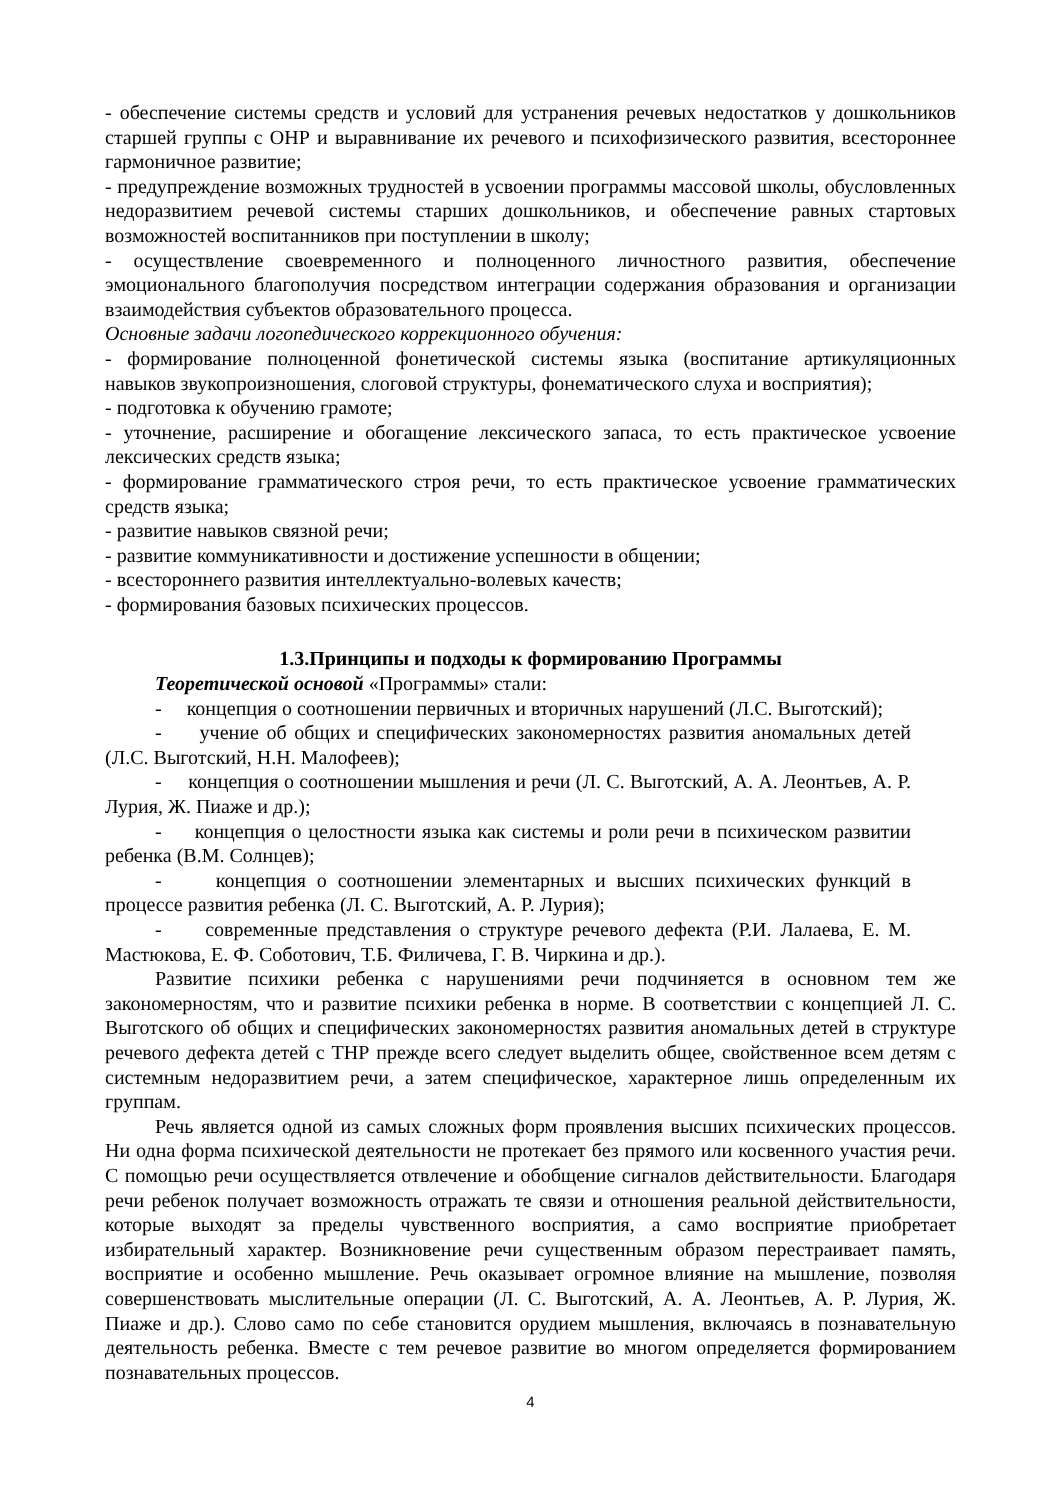- обеспечение системы средств и условий для устранения речевых недостатков у дошкольников старшей группы с ОНР и выравнивание их речевого и психофизического развития, всестороннее гармоничное развитие;
- предупреждение возможных трудностей в усвоении программы массовой школы, обусловленных недоразвитием речевой системы старших дошкольников, и обеспечение равных стартовых возможностей воспитанников при поступлении в школу;
- осуществление своевременного и полноценного личностного развития, обеспечение эмоционального благополучия посредством интеграции содержания образования и организации взаимодействия субъектов образовательного процесса.
Основные задачи логопедического коррекционного обучения:
- формирование полноценной фонетической системы языка (воспитание артикуляционных навыков звукопроизношения, слоговой структуры, фонематического слуха и восприятия);
- подготовка к обучению грамоте;
- уточнение, расширение и обогащение лексического запаса, то есть практическое усвоение лексических средств языка;
- формирование грамматического строя речи, то есть практическое усвоение грамматических средств языка;
- развитие навыков связной речи;
- развитие коммуникативности и достижение успешности в общении;
- всестороннего развития интеллектуально-волевых качеств;
- формирования базовых психических процессов.
1.3.Принципы и подходы к формированию Программы
Теоретической основой «Программы» стали:
- концепция о соотношении первичных и вторичных нарушений (Л.С. Выготский);
- учение об общих и специфических закономерностях развития аномальных детей (Л.С. Выготский, Н.Н. Малофеев);
- концепция о соотношении мышления и речи (Л. С. Выготский, А. А. Леонтьев, А. Р. Лурия, Ж. Пиаже и др.);
- концепция о целостности языка как системы и роли речи в психическом развитии ребенка (В.М. Солнцев);
- концепция о соотношении элементарных и высших психических функций в процессе развития ребенка (Л. С. Выготский, А. Р. Лурия);
- современные представления о структуре речевого дефекта (Р.И. Лалаева, Е. М. Мастюкова, Е. Ф. Соботович, Т.Б. Филичева, Г. В. Чиркина и др.).
Развитие психики ребенка с нарушениями речи подчиняется в основном тем же закономерностям, что и развитие психики ребенка в норме. В соответствии с концепцией Л. С. Выготского об общих и специфических закономерностях развития аномальных детей в структуре речевого дефекта детей с ТНР прежде всего следует выделить общее, свойственное всем детям с системным недоразвитием речи, а затем специфическое, характерное лишь определенным их группам.
Речь является одной из самых сложных форм проявления высших психических процессов. Ни одна форма психической деятельности не протекает без прямого или косвенного участия речи. С помощью речи осуществляется отвлечение и обобщение сигналов действительности. Благодаря речи ребенок получает возможность отражать те связи и отношения реальной действительности, которые выходят за пределы чувственного восприятия, а само восприятие приобретает избирательный характер. Возникновение речи существенным образом перестраивает память, восприятие и особенно мышление. Речь оказывает огромное влияние на мышление, позволяя совершенствовать мыслительные операции (Л. С. Выготский, А. А. Леонтьев, А. Р. Лурия, Ж. Пиаже и др.). Слово само по себе становится орудием мышления, включаясь в познавательную деятельность ребенка. Вместе с тем речевое развитие во многом определяется формированием познавательных процессов.
4